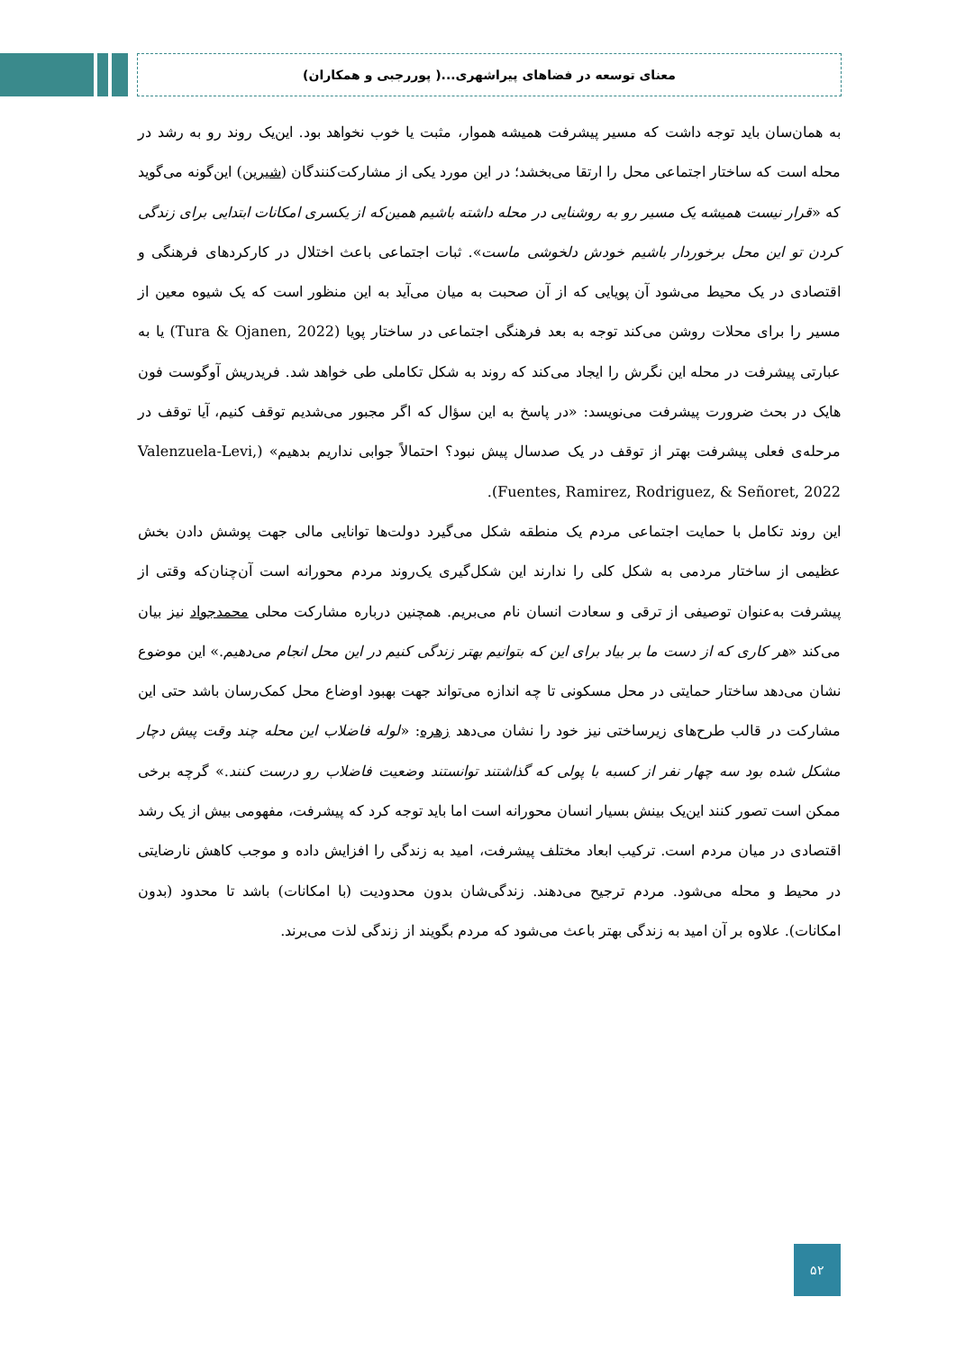معنای توسعه در فضاهای پیراشهری...( پوررجبی و همکاران)
به همان‌سان باید توجه داشت که مسیر پیشرفت همیشه هموار، مثبت یا خوب نخواهد بود. این‌یک روند رو به رشد در محله است که ساختار اجتماعی محل را ارتقا می‌بخشد؛ در این مورد یکی از مشارکت‌کنندگان (شیرین) این‌گونه می‌گوید که «قرار نیست همیشه یک مسیر رو به روشنایی در محله داشته باشیم همین‌که از یکسری امکانات ابتدایی برای زندگی کردن تو این محل برخوردار باشیم خودش دلخوشی ماست». ثبات اجتماعی باعث اختلال در کارکردهای فرهنگی و اقتصادی در یک محیط می‌شود آن پویایی که از آن صحبت به میان می‌آید به این منظور است که یک شیوه معین از مسیر را برای محلات روشن می‌کند توجه به بعد فرهنگی اجتماعی در ساختار پویا (Tura & Ojanen, 2022) یا به عبارتی پیشرفت در محله این نگرش را ایجاد می‌کند که روند به شکل تکاملی طی خواهد شد. فریدریش آوگوست فون هایک در بحث ضرورت پیشرفت می‌نویسد: «در پاسخ به این سؤال که اگر مجبور می‌شدیم توقف کنیم، آیا توقف در مرحله‌ی فعلی پیشرفت بهتر از توقف در یک صدسال پیش نبود؟ احتمالاً جوابی نداریم بدهیم» (Valenzuela-Levi, Fuentes, Ramirez, Rodriguez, & Señoret, 2022).
این روند تکامل با حمایت اجتماعی مردم یک منطقه شکل می‌گیرد دولت‌ها توانایی مالی جهت پوشش دادن بخش عظیمی از ساختار مردمی به شکل کلی را ندارند این شکل‌گیری یک‌روند مردم محورانه است آن‌چنان‌که وقتی از پیشرفت به‌عنوان توصیفی از ترقی و سعادت انسان نام می‌بریم. همچنین درباره مشارکت محلی محمدجواد نیز بیان می‌کند «هر کاری که از دست ما بر بیاد برای این که بتوانیم بهتر زندگی کنیم در این محل انجام می‌دهیم.» این موضوع نشان می‌دهد ساختار حمایتی در محل مسکونی تا چه اندازه می‌تواند جهت بهبود اوضاع محل کمک‌رسان باشد حتی این مشارکت در قالب طرح‌های زیرساختی نیز خود را نشان می‌دهد زهره: «لوله فاضلاب این محله چند وقت پیش دچار مشکل شده بود سه چهار نفر از کسبه با پولی که گذاشتند توانستند وضعیت فاضلاب رو درست کنند.» گرچه برخی ممکن است تصور کنند این‌یک بینش بسیار انسان محورانه است اما باید توجه کرد که پیشرفت، مفهومی بیش از یک رشد اقتصادی در میان مردم است. ترکیب ابعاد مختلف پیشرفت، امید به زندگی را افزایش داده و موجب کاهش نارضایتی در محیط و محله می‌شود. مردم ترجیح می‌دهند. زندگی‌شان بدون محدودیت (با امکانات) باشد تا محدود (بدون امکانات). علاوه بر آن امید به زندگی بهتر باعث می‌شود که مردم بگویند از زندگی لذت می‌برند.
۵۲